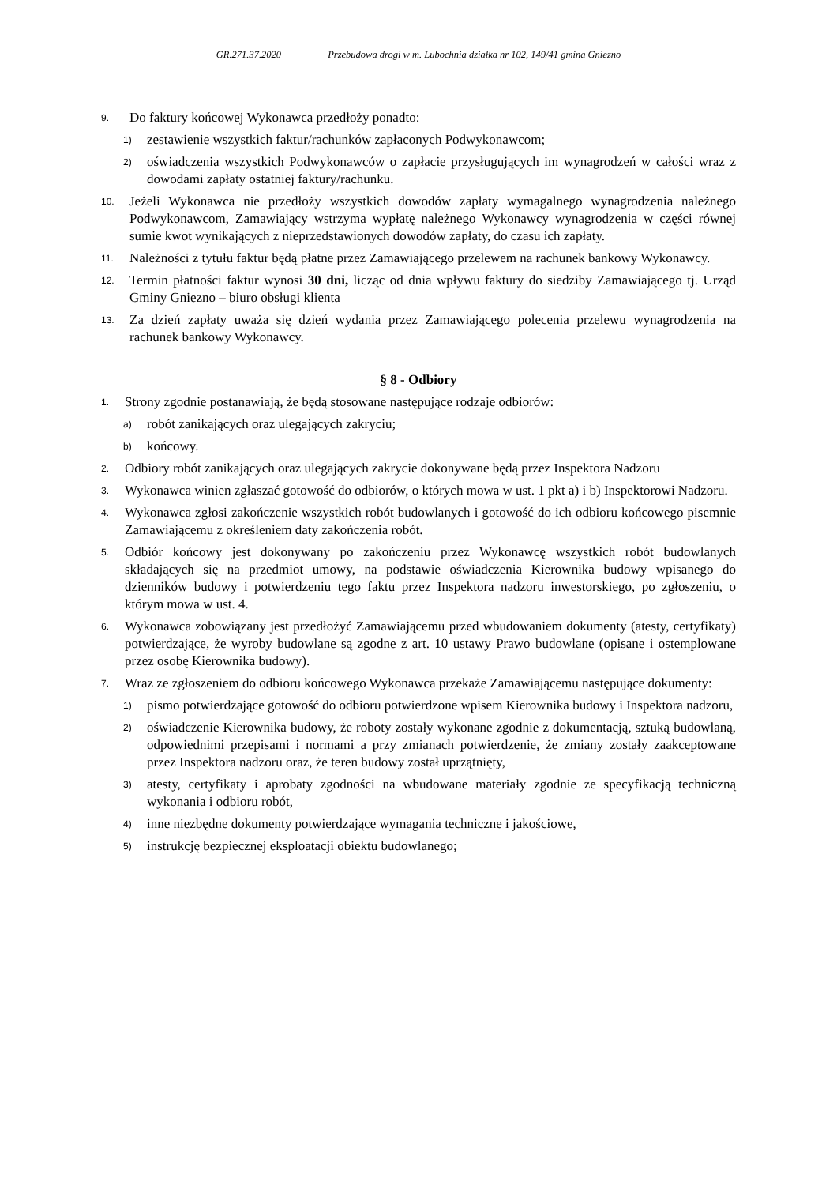GR.271.37.2020 Przebudowa drogi w m. Lubochnia działka nr 102, 149/41 gmina Gniezno
9.
Do faktury końcowej Wykonawca przedłoży ponadto:
1)
zestawienie wszystkich faktur/rachunków zapłaconych Podwykonawcom;
2)
oświadczenia wszystkich Podwykonawców o zapłacie przysługujących im wynagrodzeń w całości wraz z dowodami zapłaty ostatniej faktury/rachunku.
10.
Jeżeli Wykonawca nie przedłoży wszystkich dowodów zapłaty wymagalnego wynagrodzenia należnego Podwykonawcom, Zamawiający wstrzyma wypłatę należnego Wykonawcy wynagrodzenia w części równej sumie kwot wynikających z nieprzedstawionych dowodów zapłaty, do czasu ich zapłaty.
11.
Należności z tytułu faktur będą płatne przez Zamawiającego przelewem na rachunek bankowy Wykonawcy.
12.
Termin płatności faktur wynosi 30 dni, licząc od dnia wpływu faktury do siedziby Zamawiającego tj. Urząd Gminy Gniezno – biuro obsługi klienta
13.
Za dzień zapłaty uważa się dzień wydania przez Zamawiającego polecenia przelewu wynagrodzenia na rachunek bankowy Wykonawcy.
§ 8 - Odbiory
1.
Strony zgodnie postanawiają, że będą stosowane następujące rodzaje odbiorów:
a)
robót zanikających oraz ulegających zakryciu;
b)
końcowy.
2.
Odbiory robót zanikających oraz ulegających zakrycie dokonywane będą przez Inspektora Nadzoru
3.
Wykonawca winien zgłaszać gotowość do odbiorów, o których mowa w ust. 1 pkt a) i b) Inspektorowi Nadzoru.
4.
Wykonawca zgłosi zakończenie wszystkich robót budowlanych i gotowość do ich odbioru końcowego pisemnie Zamawiającemu z określeniem daty zakończenia robót.
5.
Odbiór końcowy jest dokonywany po zakończeniu przez Wykonawcę wszystkich robót budowlanych składających się na przedmiot umowy, na podstawie oświadczenia Kierownika budowy wpisanego do dzienników budowy i potwierdzeniu tego faktu przez Inspektora nadzoru inwestorskiego, po zgłoszeniu, o którym mowa w ust. 4.
6.
Wykonawca zobowiązany jest przedłożyć Zamawiającemu przed wbudowaniem dokumenty (atesty, certyfikaty) potwierdzające, że wyroby budowlane są zgodne z art. 10 ustawy Prawo budowlane (opisane i ostemplowane przez osobę Kierownika budowy).
7.
Wraz ze zgłoszeniem do odbioru końcowego Wykonawca przekaże Zamawiającemu następujące dokumenty:
1)
pismo potwierdzające gotowość do odbioru potwierdzone wpisem Kierownika budowy i Inspektora nadzoru,
2)
oświadczenie Kierownika budowy, że roboty zostały wykonane zgodnie z dokumentacją, sztuką budowlaną, odpowiednimi przepisami i normami a przy zmianach potwierdzenie, że zmiany zostały zaakceptowane przez Inspektora nadzoru oraz, że teren budowy został uprzątnięty,
3)
atesty, certyfikaty i aprobaty zgodności na wbudowane materiały zgodnie ze specyfikacją techniczną wykonania i odbioru robót,
4)
inne niezbędne dokumenty potwierdzające wymagania techniczne i jakościowe,
5)
instrukcję bezpiecznej eksploatacji obiektu budowlanego;